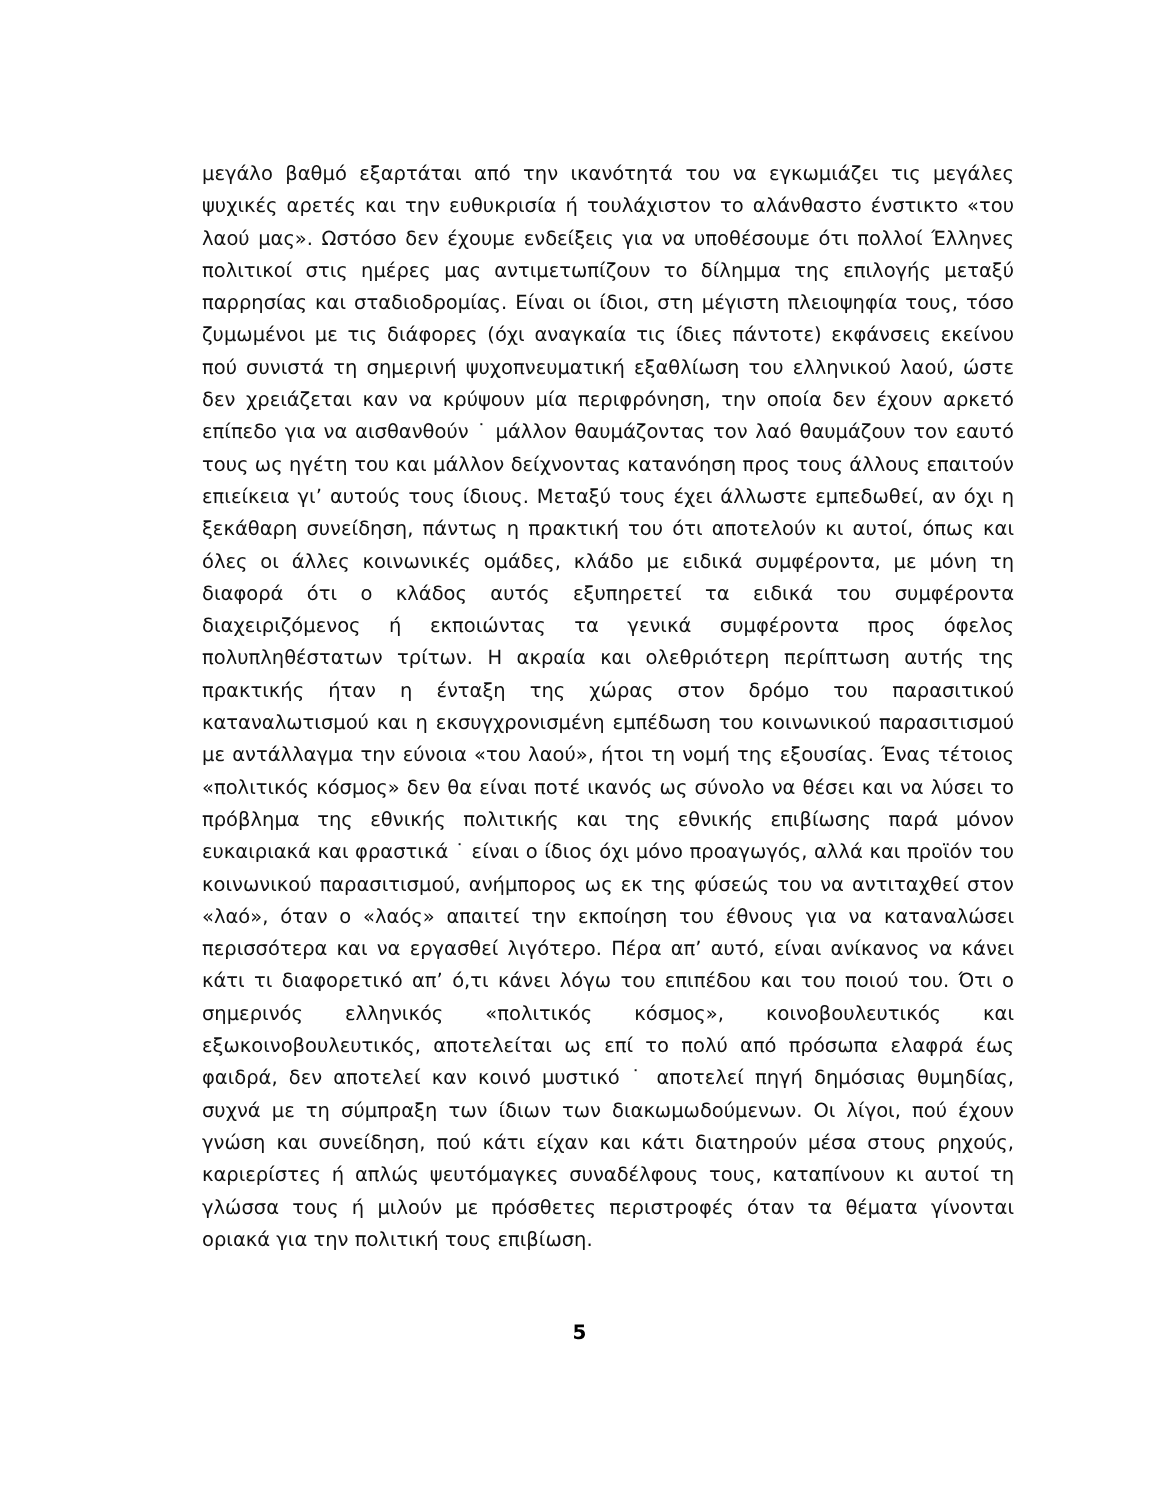μεγάλο βαθμό εξαρτάται από την ικανότητά του να εγκωμιάζει τις μεγάλες ψυχικές αρετές και την ευθυκρισία ή τουλάχιστον το αλάνθαστο ένστικτο «του λαού μας». Ωστόσο δεν έχουμε ενδείξεις για να υποθέσουμε ότι πολλοί Έλληνες πολιτικοί στις ημέρες μας αντιμετωπίζουν το δίλημμα της επιλογής μεταξύ παρρησίας και σταδιοδρομίας. Είναι οι ίδιοι, στη μέγιστη πλειοψηφία τους, τόσο ζυμωμένοι με τις διάφορες (όχι αναγκαία τις ίδιες πάντοτε) εκφάνσεις εκείνου πού συνιστά τη σημερινή ψυχοπνευματική εξαθλίωση του ελληνικού λαού, ώστε δεν χρειάζεται καν να κρύψουν μία περιφρόνηση, την οποία δεν έχουν αρκετό επίπεδο για να αισθανθούν ˙ μάλλον θαυμάζοντας τον λαό θαυμάζουν τον εαυτό τους ως ηγέτη του και μάλλον δείχνοντας κατανόηση προς τους άλλους επαιτούν επιείκεια γι’ αυτούς τους ίδιους. Μεταξύ τους έχει άλλωστε εμπεδωθεί, αν όχι η ξεκάθαρη συνείδηση, πάντως η πρακτική του ότι αποτελούν κι αυτοί, όπως και όλες οι άλλες κοινωνικές ομάδες, κλάδο με ειδικά συμφέροντα, με μόνη τη διαφορά ότι ο κλάδος αυτός εξυπηρετεί τα ειδικά του συμφέροντα διαχειριζόμενος ή εκποιώντας τα γενικά συμφέροντα προς όφελος πολυπληθέστατων τρίτων. Η ακραία και ολεθριότερη περίπτωση αυτής της πρακτικής ήταν η ένταξη της χώρας στον δρόμο του παρασιτικού καταναλωτισμού και η εκσυγχρονισμένη εμπέδωση του κοινωνικού παρασιτισμού με αντάλλαγμα την εύνοια «του λαού», ήτοι τη νομή της εξουσίας. Ένας τέτοιος «πολιτικός κόσμος» δεν θα είναι ποτέ ικανός ως σύνολο να θέσει και να λύσει το πρόβλημα της εθνικής πολιτικής και της εθνικής επιβίωσης παρά μόνον ευκαιριακά και φραστικά ˙ είναι ο ίδιος όχι μόνο προαγωγός, αλλά και προϊόν του κοινωνικού παρασιτισμού, ανήμπορος ως εκ της φύσεώς του να αντιταχθεί στον «λαό», όταν ο «λαός» απαιτεί την εκποίηση του έθνους για να καταναλώσει περισσότερα και να εργασθεί λιγότερο. Πέρα απ’ αυτό, είναι ανίκανος να κάνει κάτι τι διαφορετικό απ’ ό,τι κάνει λόγω του επιπέδου και του ποιού του. Ότι ο σημερινός ελληνικός «πολιτικός κόσμος», κοινοβουλευτικός και εξωκοινοβουλευτικός, αποτελείται ως επί το πολύ από πρόσωπα ελαφρά έως φαιδρά, δεν αποτελεί καν κοινό μυστικό ˙ αποτελεί πηγή δημόσιας θυμηδίας, συχνά με τη σύμπραξη των ίδιων των διακωμωδούμενων. Οι λίγοι, πού έχουν γνώση και συνείδηση, πού κάτι είχαν και κάτι διατηρούν μέσα στους ρηχούς, καριερίστες ή απλώς ψευτόμαγκες συναδέλφους τους, καταπίνουν κι αυτοί τη γλώσσα τους ή μιλούν με πρόσθετες περιστροφές όταν τα θέματα γίνονται οριακά για την πολιτική τους επιβίωση.
5